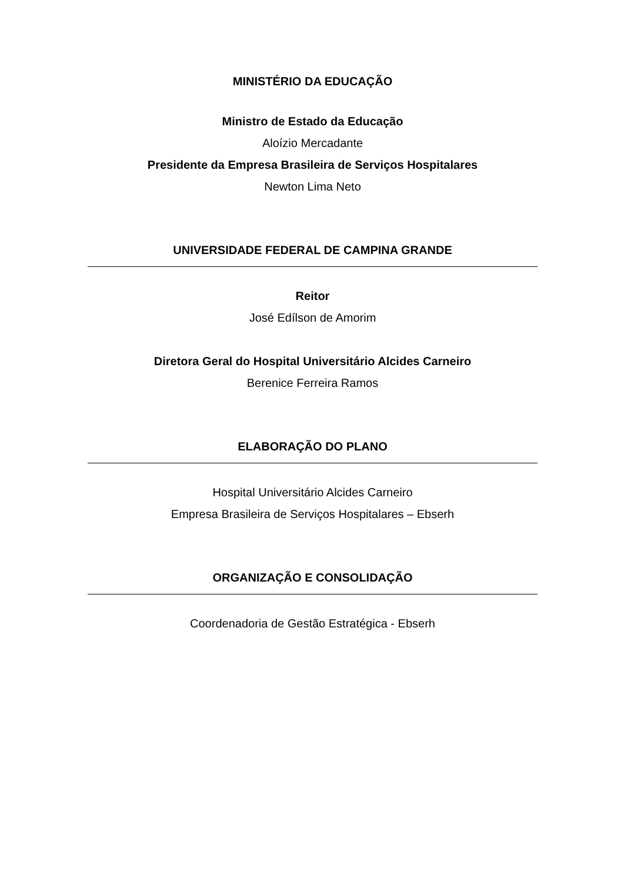MINISTÉRIO DA EDUCAÇÃO
Ministro de Estado da Educação
Aloízio Mercadante
Presidente da Empresa Brasileira de Serviços Hospitalares
Newton Lima Neto
UNIVERSIDADE FEDERAL DE CAMPINA GRANDE
Reitor
José Edílson de Amorim
Diretora Geral do Hospital Universitário Alcides Carneiro
Berenice Ferreira Ramos
ELABORAÇÃO DO PLANO
Hospital Universitário Alcides Carneiro
Empresa Brasileira de Serviços Hospitalares – Ebserh
ORGANIZAÇÃO E CONSOLIDAÇÃO
Coordenadoria de Gestão Estratégica - Ebserh